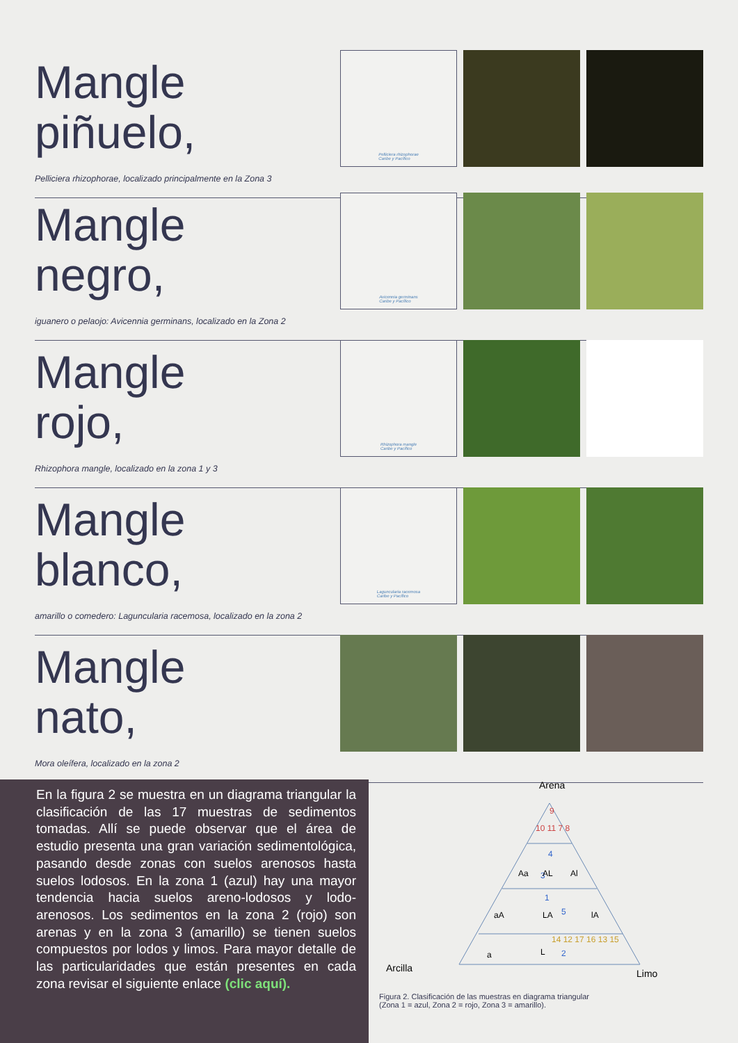Mangle
piñuelo,
Pelliciera rhizophorae, localizado principalmente en la Zona 3
Pelliciera rhizophorae
Caribe y Pacífico
Mangle
negro,
iguanero o pelaojo: Avicennia germinans, localizado en la Zona 2
Avicennia germinans
Caribe y Pacífico
Mangle
rojo,
Rhizophora mangle, localizado en la zona 1 y 3
Rhizophora mangle
Caribe y Pacífico
Mangle
blanco,
amarillo o comedero: Laguncularia racemosa, localizado en la zona 2
Laguncularia racemosa
Caribe y Pacífico
Mangle
nato,
Mora oleífera, localizado en la zona 2
En la figura 2 se muestra en un diagrama triangular la clasificación de las 17 muestras de sedimentos tomadas. Allí se puede observar que el área de estudio presenta una gran variación sedimentológica, pasando desde zonas con suelos arenosos hasta suelos lodosos. En la zona 1 (azul) hay una mayor tendencia hacia suelos areno-lodosos y lodo-arenosos. Los sedimentos en la zona 2 (rojo) son arenas y en la zona 3 (amarillo) se tienen suelos compuestos por lodos y limos. Para mayor detalle de las particularidades que están presentes en cada zona revisar el siguiente enlace (clic aquí).
Arena
9
10 11 7 8
4
3
1
5
2
14 12 17 16 13 15
Aa
AL
Al
aA
LA
lA
a
L
Arcilla
Limo
Figura 2. Clasificación de las muestras en diagrama triangular
(Zona 1 = azul, Zona 2 = rojo, Zona 3 = amarillo).